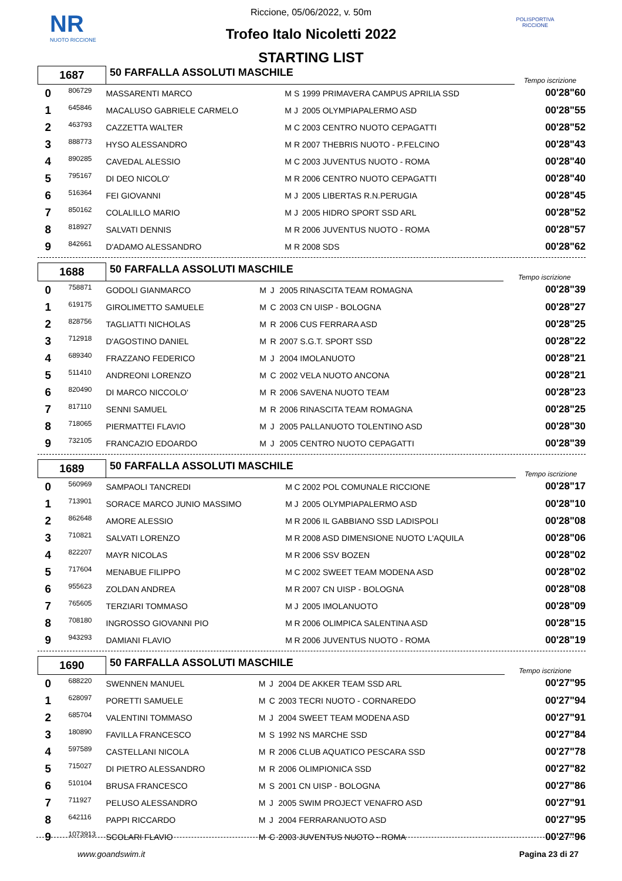NR
NUOTO RICCIONE
POLISPORTIVA RICCIONE
Riccione, 05/06/2022, v. 50m
Trofeo Italo Nicoletti 2022
STARTING LIST
| 1687 | | 50 FARFALLA ASSOLUTI MASCHILE | | | | | Tempo iscrizione |
| 0 | 806729 | MASSARENTI MARCO | M | S | 1999 PRIMAVERA CAMPUS APRILIA SSD | | 00'28"60 |
| 1 | 645846 | MACALUSO GABRIELE CARMELO | M | J | 2005 OLYMPIAPALERMO ASD | | 00'28"55 |
| 2 | 463793 | CAZZETTA WALTER | M | C | 2003 CENTRO NUOTO CEPAGATTI | | 00'28"52 |
| 3 | 888773 | HYSO ALESSANDRO | M | R | 2007 THEBRIS NUOTO - P.FELCINO | | 00'28"43 |
| 4 | 890285 | CAVEDAL ALESSIO | M | C | 2003 JUVENTUS NUOTO - ROMA | | 00'28"40 |
| 5 | 795167 | DI DEO NICOLO' | M | R | 2006 CENTRO NUOTO CEPAGATTI | | 00'28"40 |
| 6 | 516364 | FEI GIOVANNI | M | J | 2005 LIBERTAS R.N.PERUGIA | | 00'28"45 |
| 7 | 850162 | COLALILLO MARIO | M | J | 2005 HIDRO SPORT SSD ARL | | 00'28"52 |
| 8 | 818927 | SALVATI DENNIS | M | R | 2006 JUVENTUS NUOTO - ROMA | | 00'28"57 |
| 9 | 842661 | D'ADAMO ALESSANDRO | M | R | 2008 SDS | | 00'28"62 |
| 1688 | | 50 FARFALLA ASSOLUTI MASCHILE | | | | | Tempo iscrizione |
| 0 | 758871 | GODOLI GIANMARCO | M | J | 2005 RINASCITA TEAM ROMAGNA | | 00'28"39 |
| 1 | 619175 | GIROLIMETTO SAMUELE | M | C | 2003 CN UISP - BOLOGNA | | 00'28"27 |
| 2 | 828756 | TAGLIATTI NICHOLAS | M | R | 2006 CUS FERRARA ASD | | 00'28"25 |
| 3 | 712918 | D'AGOSTINO DANIEL | M | R | 2007 S.G.T. SPORT SSD | | 00'28"22 |
| 4 | 689340 | FRAZZANO FEDERICO | M | J | 2004 IMOLANUOTO | | 00'28"21 |
| 5 | 511410 | ANDREONI LORENZO | M | C | 2002 VELA NUOTO ANCONA | | 00'28"21 |
| 6 | 820490 | DI MARCO NICCOLO' | M | R | 2006 SAVENA NUOTO TEAM | | 00'28"23 |
| 7 | 817110 | SENNI SAMUEL | M | R | 2006 RINASCITA TEAM ROMAGNA | | 00'28"25 |
| 8 | 718065 | PIERMATTEI FLAVIO | M | J | 2005 PALLANUOTO TOLENTINO ASD | | 00'28"30 |
| 9 | 732105 | FRANCAZIO EDOARDO | M | J | 2005 CENTRO NUOTO CEPAGATTI | | 00'28"39 |
| 1689 | | 50 FARFALLA ASSOLUTI MASCHILE | | | | | Tempo iscrizione |
| 0 | 560969 | SAMPAOLI TANCREDI | M | C | 2002 POL COMUNALE RICCIONE | | 00'28"17 |
| 1 | 713901 | SORACE MARCO JUNIO MASSIMO | M | J | 2005 OLYMPIAPALERMO ASD | | 00'28"10 |
| 2 | 862648 | AMORE ALESSIO | M | R | 2006 IL GABBIANO SSD LADISPOLI | | 00'28"08 |
| 3 | 710821 | SALVATI LORENZO | M | R | 2008 ASD DIMENSIONE NUOTO L'AQUILA | | 00'28"06 |
| 4 | 822207 | MAYR NICOLAS | M | R | 2006 SSV BOZEN | | 00'28"02 |
| 5 | 717604 | MENABUE FILIPPO | M | C | 2002 SWEET TEAM MODENA ASD | | 00'28"02 |
| 6 | 955623 | ZOLDAN ANDREA | M | R | 2007 CN UISP - BOLOGNA | | 00'28"08 |
| 7 | 765605 | TERZIARI TOMMASO | M | J | 2005 IMOLANUOTO | | 00'28"09 |
| 8 | 708180 | INGROSSO GIOVANNI PIO | M | R | 2006 OLIMPICA SALENTINA ASD | | 00'28"15 |
| 9 | 943293 | DAMIANI FLAVIO | M | R | 2006 JUVENTUS NUOTO - ROMA | | 00'28"19 |
| 1690 | | 50 FARFALLA ASSOLUTI MASCHILE | | | | | Tempo iscrizione |
| 0 | 688220 | SWENNEN MANUEL | M | J | 2004 DE AKKER TEAM SSD ARL | | 00'27"95 |
| 1 | 628097 | PORETTI SAMUELE | M | C | 2003 TECRI NUOTO - CORNAREDO | | 00'27"94 |
| 2 | 685704 | VALENTINI TOMMASO | M | J | 2004 SWEET TEAM MODENA ASD | | 00'27"91 |
| 3 | 180890 | FAVILLA FRANCESCO | M | S | 1992 NS MARCHE SSD | | 00'27"84 |
| 4 | 597589 | CASTELLANI NICOLA | M | R | 2006 CLUB AQUATICO PESCARA SSD | | 00'27"78 |
| 5 | 715027 | DI PIETRO ALESSANDRO | M | R | 2006 OLIMPIONICA SSD | | 00'27"82 |
| 6 | 510104 | BRUSA FRANCESCO | M | S | 2001 CN UISP - BOLOGNA | | 00'27"86 |
| 7 | 711927 | PELUSO ALESSANDRO | M | J | 2005 SWIM PROJECT VENAFRO ASD | | 00'27"91 |
| 8 | 642116 | PAPPI RICCARDO | M | J | 2004 FERRARANUOTO ASD | | 00'27"95 |
| 9 | 1073913 | SCOLARI FLAVIO | M | C | 2003 JUVENTUS NUOTO - ROMA | | 00'27"96 |
www.goandswim.it Pagina 23 di 27